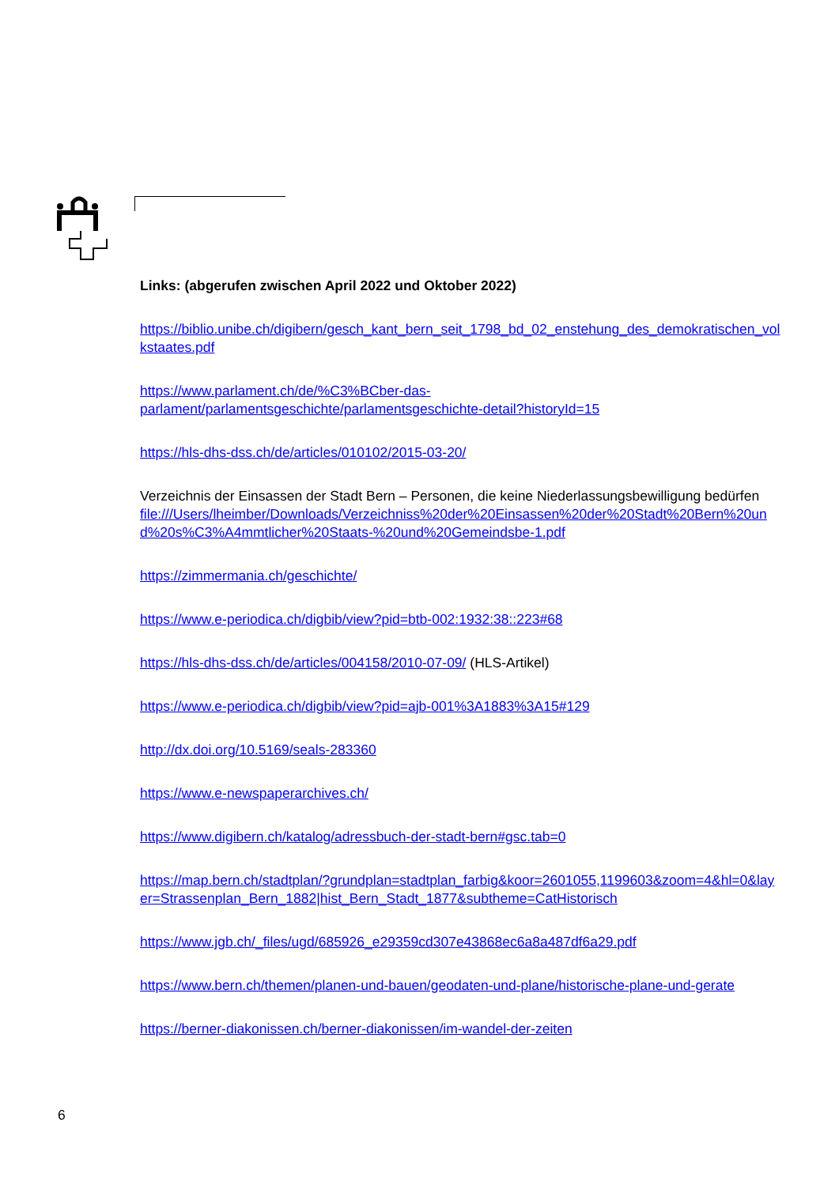Links: (abgerufen zwischen April 2022 und Oktober 2022)
https://biblio.unibe.ch/digibern/gesch_kant_bern_seit_1798_bd_02_enstehung_des_demokratischen_volkstaates.pdf
https://www.parlament.ch/de/%C3%BCber-das-
parlament/parlamentsgeschichte/parlamentsgeschichte-detail?historyId=15
https://hls-dhs-dss.ch/de/articles/010102/2015-03-20/
Verzeichnis der Einsassen der Stadt Bern – Personen, die keine Niederlassungsbewilligung bedürfen
file:///Users/lheimber/Downloads/Verzeichniss%20der%20Einsassen%20der%20Stadt%20Bern%20und%20s%C3%A4mmtlicher%20Staats-%20und%20Gemeindsbe-1.pdf
https://zimmermania.ch/geschichte/
https://www.e-periodica.ch/digbib/view?pid=btb-002:1932:38::223#68
https://hls-dhs-dss.ch/de/articles/004158/2010-07-09/ (HLS-Artikel)
https://www.e-periodica.ch/digbib/view?pid=ajb-001%3A1883%3A15#129
http://dx.doi.org/10.5169/seals-283360
https://www.e-newspaperarchives.ch/
https://www.digibern.ch/katalog/adressbuch-der-stadt-bern#gsc.tab=0
https://map.bern.ch/stadtplan/?grundplan=stadtplan_farbig&koor=2601055,1199603&zoom=4&hl=0&layer=Strassenplan_Bern_1882|hist_Bern_Stadt_1877&subtheme=CatHistorisch
https://www.jgb.ch/_files/ugd/685926_e29359cd307e43868ec6a8a487df6a29.pdf
https://www.bern.ch/themen/planen-und-bauen/geodaten-und-plane/historische-plane-und-gerate
https://berner-diakonissen.ch/berner-diakonissen/im-wandel-der-zeiten
6